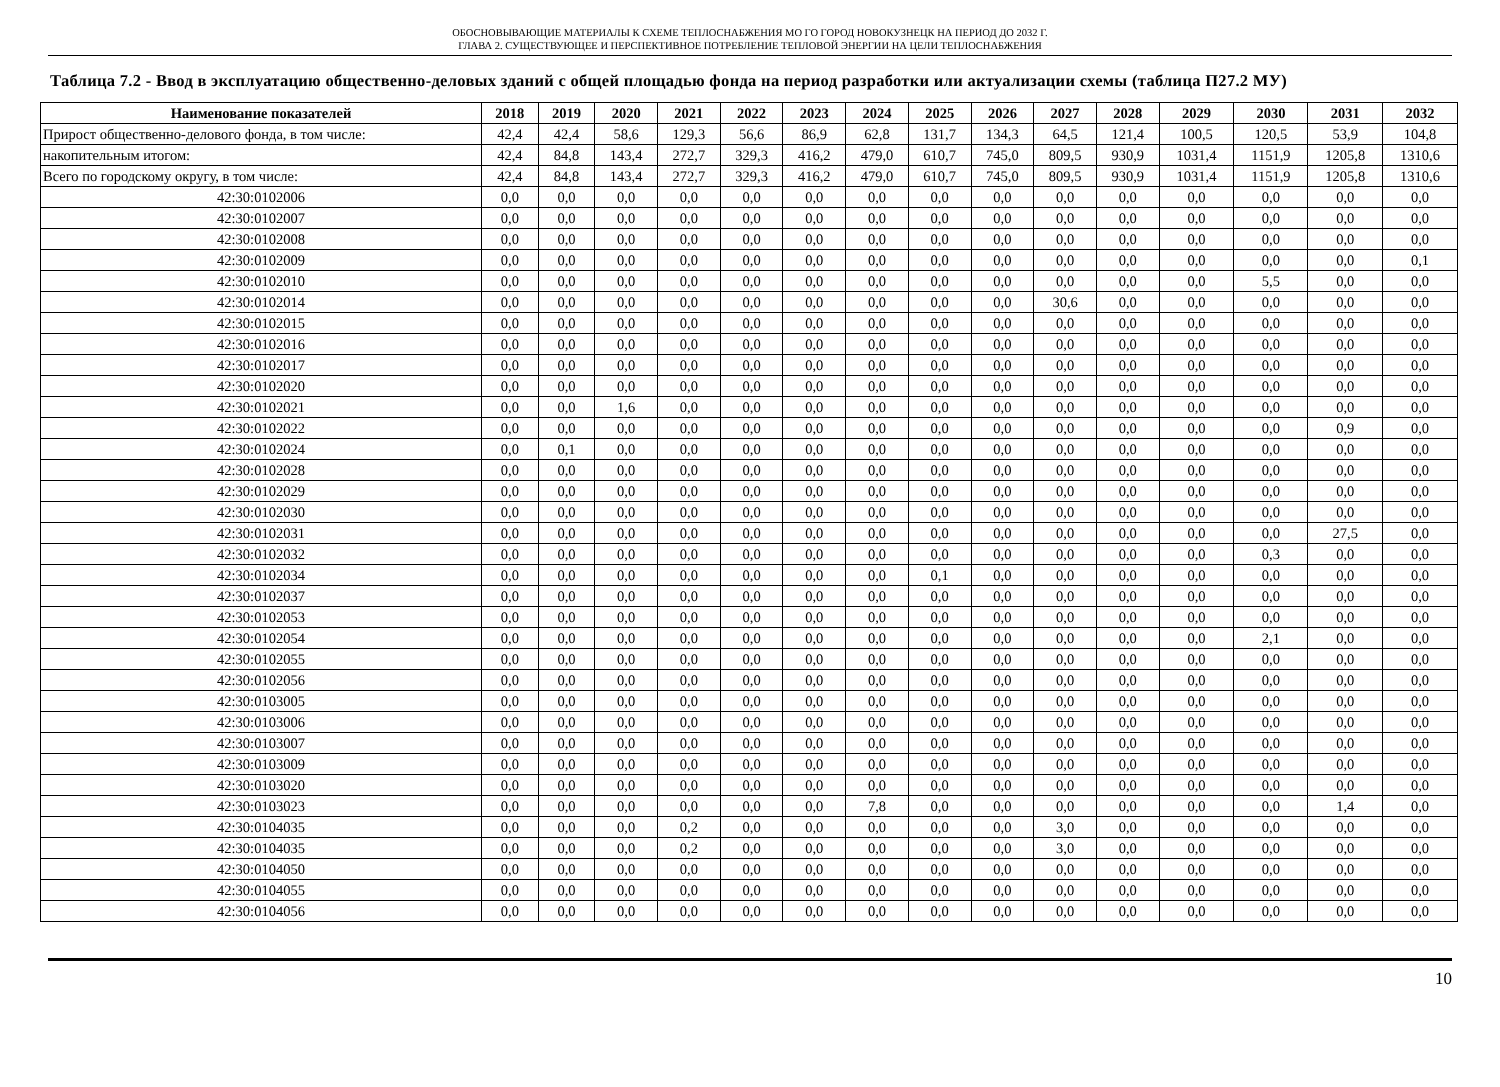ОБОСНОВЫВАЮЩИЕ МАТЕРИАЛЫ К СХЕМЕ ТЕПЛОСНАБЖЕНИЯ МО ГО ГОРОД НОВОКУЗНЕЦК НА ПЕРИОД ДО 2032 Г.
ГЛАВА 2. СУЩЕСТВУЮЩЕЕ И ПЕРСПЕКТИВНОЕ ПОТРЕБЛЕНИЕ ТЕПЛОВОЙ ЭНЕРГИИ НА ЦЕЛИ ТЕПЛОСНАБЖЕНИЯ
Таблица 7.2 - Ввод в эксплуатацию общественно-деловых зданий с общей площадью фонда на период разработки или актуализации схемы (таблица П27.2 МУ)
| Наименование показателей | 2018 | 2019 | 2020 | 2021 | 2022 | 2023 | 2024 | 2025 | 2026 | 2027 | 2028 | 2029 | 2030 | 2031 | 2032 |
| --- | --- | --- | --- | --- | --- | --- | --- | --- | --- | --- | --- | --- | --- | --- | --- |
| Прирост общественно-делового фонда, в том числе: | 42,4 | 42,4 | 58,6 | 129,3 | 56,6 | 86,9 | 62,8 | 131,7 | 134,3 | 64,5 | 121,4 | 100,5 | 120,5 | 53,9 | 104,8 |
| накопительным итогом: | 42,4 | 84,8 | 143,4 | 272,7 | 329,3 | 416,2 | 479,0 | 610,7 | 745,0 | 809,5 | 930,9 | 1031,4 | 1151,9 | 1205,8 | 1310,6 |
| Всего по городскому округу, в том числе: | 42,4 | 84,8 | 143,4 | 272,7 | 329,3 | 416,2 | 479,0 | 610,7 | 745,0 | 809,5 | 930,9 | 1031,4 | 1151,9 | 1205,8 | 1310,6 |
| 42:30:0102006 | 0,0 | 0,0 | 0,0 | 0,0 | 0,0 | 0,0 | 0,0 | 0,0 | 0,0 | 0,0 | 0,0 | 0,0 | 0,0 | 0,0 | 0,0 |
| 42:30:0102007 | 0,0 | 0,0 | 0,0 | 0,0 | 0,0 | 0,0 | 0,0 | 0,0 | 0,0 | 0,0 | 0,0 | 0,0 | 0,0 | 0,0 | 0,0 |
| 42:30:0102008 | 0,0 | 0,0 | 0,0 | 0,0 | 0,0 | 0,0 | 0,0 | 0,0 | 0,0 | 0,0 | 0,0 | 0,0 | 0,0 | 0,0 | 0,0 |
| 42:30:0102009 | 0,0 | 0,0 | 0,0 | 0,0 | 0,0 | 0,0 | 0,0 | 0,0 | 0,0 | 0,0 | 0,0 | 0,0 | 0,0 | 0,0 | 0,1 |
| 42:30:0102010 | 0,0 | 0,0 | 0,0 | 0,0 | 0,0 | 0,0 | 0,0 | 0,0 | 0,0 | 0,0 | 0,0 | 0,0 | 5,5 | 0,0 | 0,0 |
| 42:30:0102014 | 0,0 | 0,0 | 0,0 | 0,0 | 0,0 | 0,0 | 0,0 | 0,0 | 0,0 | 30,6 | 0,0 | 0,0 | 0,0 | 0,0 | 0,0 |
| 42:30:0102015 | 0,0 | 0,0 | 0,0 | 0,0 | 0,0 | 0,0 | 0,0 | 0,0 | 0,0 | 0,0 | 0,0 | 0,0 | 0,0 | 0,0 | 0,0 |
| 42:30:0102016 | 0,0 | 0,0 | 0,0 | 0,0 | 0,0 | 0,0 | 0,0 | 0,0 | 0,0 | 0,0 | 0,0 | 0,0 | 0,0 | 0,0 | 0,0 |
| 42:30:0102017 | 0,0 | 0,0 | 0,0 | 0,0 | 0,0 | 0,0 | 0,0 | 0,0 | 0,0 | 0,0 | 0,0 | 0,0 | 0,0 | 0,0 | 0,0 |
| 42:30:0102020 | 0,0 | 0,0 | 0,0 | 0,0 | 0,0 | 0,0 | 0,0 | 0,0 | 0,0 | 0,0 | 0,0 | 0,0 | 0,0 | 0,0 | 0,0 |
| 42:30:0102021 | 0,0 | 0,0 | 1,6 | 0,0 | 0,0 | 0,0 | 0,0 | 0,0 | 0,0 | 0,0 | 0,0 | 0,0 | 0,0 | 0,0 | 0,0 |
| 42:30:0102022 | 0,0 | 0,0 | 0,0 | 0,0 | 0,0 | 0,0 | 0,0 | 0,0 | 0,0 | 0,0 | 0,0 | 0,0 | 0,0 | 0,9 | 0,0 |
| 42:30:0102024 | 0,0 | 0,1 | 0,0 | 0,0 | 0,0 | 0,0 | 0,0 | 0,0 | 0,0 | 0,0 | 0,0 | 0,0 | 0,0 | 0,0 | 0,0 |
| 42:30:0102028 | 0,0 | 0,0 | 0,0 | 0,0 | 0,0 | 0,0 | 0,0 | 0,0 | 0,0 | 0,0 | 0,0 | 0,0 | 0,0 | 0,0 | 0,0 |
| 42:30:0102029 | 0,0 | 0,0 | 0,0 | 0,0 | 0,0 | 0,0 | 0,0 | 0,0 | 0,0 | 0,0 | 0,0 | 0,0 | 0,0 | 0,0 | 0,0 |
| 42:30:0102030 | 0,0 | 0,0 | 0,0 | 0,0 | 0,0 | 0,0 | 0,0 | 0,0 | 0,0 | 0,0 | 0,0 | 0,0 | 0,0 | 0,0 | 0,0 |
| 42:30:0102031 | 0,0 | 0,0 | 0,0 | 0,0 | 0,0 | 0,0 | 0,0 | 0,0 | 0,0 | 0,0 | 0,0 | 0,0 | 0,0 | 27,5 | 0,0 |
| 42:30:0102032 | 0,0 | 0,0 | 0,0 | 0,0 | 0,0 | 0,0 | 0,0 | 0,0 | 0,0 | 0,0 | 0,0 | 0,0 | 0,3 | 0,0 | 0,0 |
| 42:30:0102034 | 0,0 | 0,0 | 0,0 | 0,0 | 0,0 | 0,0 | 0,0 | 0,1 | 0,0 | 0,0 | 0,0 | 0,0 | 0,0 | 0,0 | 0,0 |
| 42:30:0102037 | 0,0 | 0,0 | 0,0 | 0,0 | 0,0 | 0,0 | 0,0 | 0,0 | 0,0 | 0,0 | 0,0 | 0,0 | 0,0 | 0,0 | 0,0 |
| 42:30:0102053 | 0,0 | 0,0 | 0,0 | 0,0 | 0,0 | 0,0 | 0,0 | 0,0 | 0,0 | 0,0 | 0,0 | 0,0 | 0,0 | 0,0 | 0,0 |
| 42:30:0102054 | 0,0 | 0,0 | 0,0 | 0,0 | 0,0 | 0,0 | 0,0 | 0,0 | 0,0 | 0,0 | 0,0 | 0,0 | 2,1 | 0,0 | 0,0 |
| 42:30:0102055 | 0,0 | 0,0 | 0,0 | 0,0 | 0,0 | 0,0 | 0,0 | 0,0 | 0,0 | 0,0 | 0,0 | 0,0 | 0,0 | 0,0 | 0,0 |
| 42:30:0102056 | 0,0 | 0,0 | 0,0 | 0,0 | 0,0 | 0,0 | 0,0 | 0,0 | 0,0 | 0,0 | 0,0 | 0,0 | 0,0 | 0,0 | 0,0 |
| 42:30:0103005 | 0,0 | 0,0 | 0,0 | 0,0 | 0,0 | 0,0 | 0,0 | 0,0 | 0,0 | 0,0 | 0,0 | 0,0 | 0,0 | 0,0 | 0,0 |
| 42:30:0103006 | 0,0 | 0,0 | 0,0 | 0,0 | 0,0 | 0,0 | 0,0 | 0,0 | 0,0 | 0,0 | 0,0 | 0,0 | 0,0 | 0,0 | 0,0 |
| 42:30:0103007 | 0,0 | 0,0 | 0,0 | 0,0 | 0,0 | 0,0 | 0,0 | 0,0 | 0,0 | 0,0 | 0,0 | 0,0 | 0,0 | 0,0 | 0,0 |
| 42:30:0103009 | 0,0 | 0,0 | 0,0 | 0,0 | 0,0 | 0,0 | 0,0 | 0,0 | 0,0 | 0,0 | 0,0 | 0,0 | 0,0 | 0,0 | 0,0 |
| 42:30:0103020 | 0,0 | 0,0 | 0,0 | 0,0 | 0,0 | 0,0 | 0,0 | 0,0 | 0,0 | 0,0 | 0,0 | 0,0 | 0,0 | 0,0 | 0,0 |
| 42:30:0103023 | 0,0 | 0,0 | 0,0 | 0,0 | 0,0 | 0,0 | 7,8 | 0,0 | 0,0 | 0,0 | 0,0 | 0,0 | 0,0 | 1,4 | 0,0 |
| 42:30:0104035 | 0,0 | 0,0 | 0,0 | 0,2 | 0,0 | 0,0 | 0,0 | 0,0 | 0,0 | 3,0 | 0,0 | 0,0 | 0,0 | 0,0 | 0,0 |
| 42:30:0104035 | 0,0 | 0,0 | 0,0 | 0,2 | 0,0 | 0,0 | 0,0 | 0,0 | 0,0 | 3,0 | 0,0 | 0,0 | 0,0 | 0,0 | 0,0 |
| 42:30:0104050 | 0,0 | 0,0 | 0,0 | 0,0 | 0,0 | 0,0 | 0,0 | 0,0 | 0,0 | 0,0 | 0,0 | 0,0 | 0,0 | 0,0 | 0,0 |
| 42:30:0104055 | 0,0 | 0,0 | 0,0 | 0,0 | 0,0 | 0,0 | 0,0 | 0,0 | 0,0 | 0,0 | 0,0 | 0,0 | 0,0 | 0,0 | 0,0 |
| 42:30:0104056 | 0,0 | 0,0 | 0,0 | 0,0 | 0,0 | 0,0 | 0,0 | 0,0 | 0,0 | 0,0 | 0,0 | 0,0 | 0,0 | 0,0 | 0,0 |
10